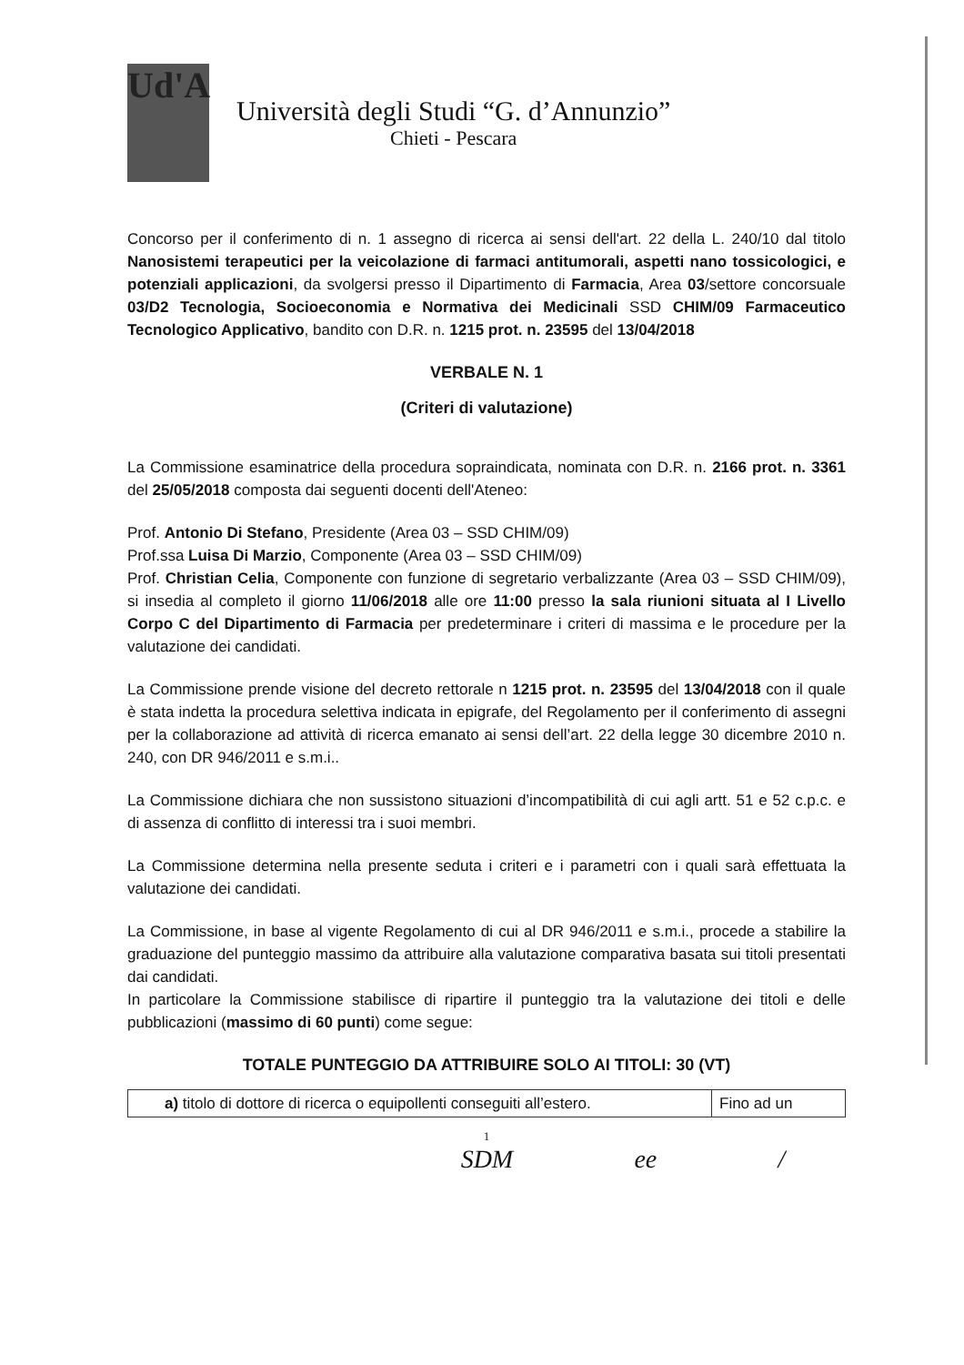Ud'A
Università degli Studi “G. d’Annunzio”
Chieti - Pescara
Concorso per il conferimento di n. 1 assegno di ricerca ai sensi dell'art. 22 della L. 240/10 dal titolo Nanosistemi terapeutici per la veicolazione di farmaci antitumorali, aspetti nano tossicologici, e potenziali applicazioni, da svolgersi presso il Dipartimento di Farmacia, Area 03/settore concorsuale 03/D2 Tecnologia, Socioeconomia e Normativa dei Medicinali SSD CHIM/09 Farmaceutico Tecnologico Applicativo, bandito con D.R. n. 1215 prot. n. 23595 del 13/04/2018
VERBALE N. 1
(Criteri di valutazione)
La Commissione esaminatrice della procedura sopraindicata, nominata con D.R. n. 2166 prot. n. 3361 del 25/05/2018 composta dai seguenti docenti dell'Ateneo:
Prof. Antonio Di Stefano, Presidente (Area 03 – SSD CHIM/09)
Prof.ssa Luisa Di Marzio, Componente (Area 03 – SSD CHIM/09)
Prof. Christian Celia, Componente con funzione di segretario verbalizzante (Area 03 – SSD CHIM/09), si insedia al completo il giorno 11/06/2018 alle ore 11:00 presso la sala riunioni situata al I Livello Corpo C del Dipartimento di Farmacia per predeterminare i criteri di massima e le procedure per la valutazione dei candidati.
La Commissione prende visione del decreto rettorale n 1215 prot. n. 23595 del 13/04/2018 con il quale è stata indetta la procedura selettiva indicata in epigrafe, del Regolamento per il conferimento di assegni per la collaborazione ad attività di ricerca emanato ai sensi dell’art. 22 della legge 30 dicembre 2010 n. 240, con DR 946/2011 e s.m.i..
La Commissione dichiara che non sussistono situazioni d’incompatibilità di cui agli artt. 51 e 52 c.p.c. e di assenza di conflitto di interessi tra i suoi membri.
La Commissione determina nella presente seduta i criteri e i parametri con i quali sarà effettuata la valutazione dei candidati.
La Commissione, in base al vigente Regolamento di cui al DR 946/2011 e s.m.i., procede a stabilire la graduazione del punteggio massimo da attribuire alla valutazione comparativa basata sui titoli presentati dai candidati.
In particolare la Commissione stabilisce di ripartire il punteggio tra la valutazione dei titoli e delle pubblicazioni (massimo di 60 punti) come segue:
TOTALE PUNTEGGIO DA ATTRIBUIRE SOLO AI TITOLI: 30 (VT)
| a) titolo di dottore di ricerca o equipollenti conseguiti all’estero. | Fino ad un |
1
SDM ee /